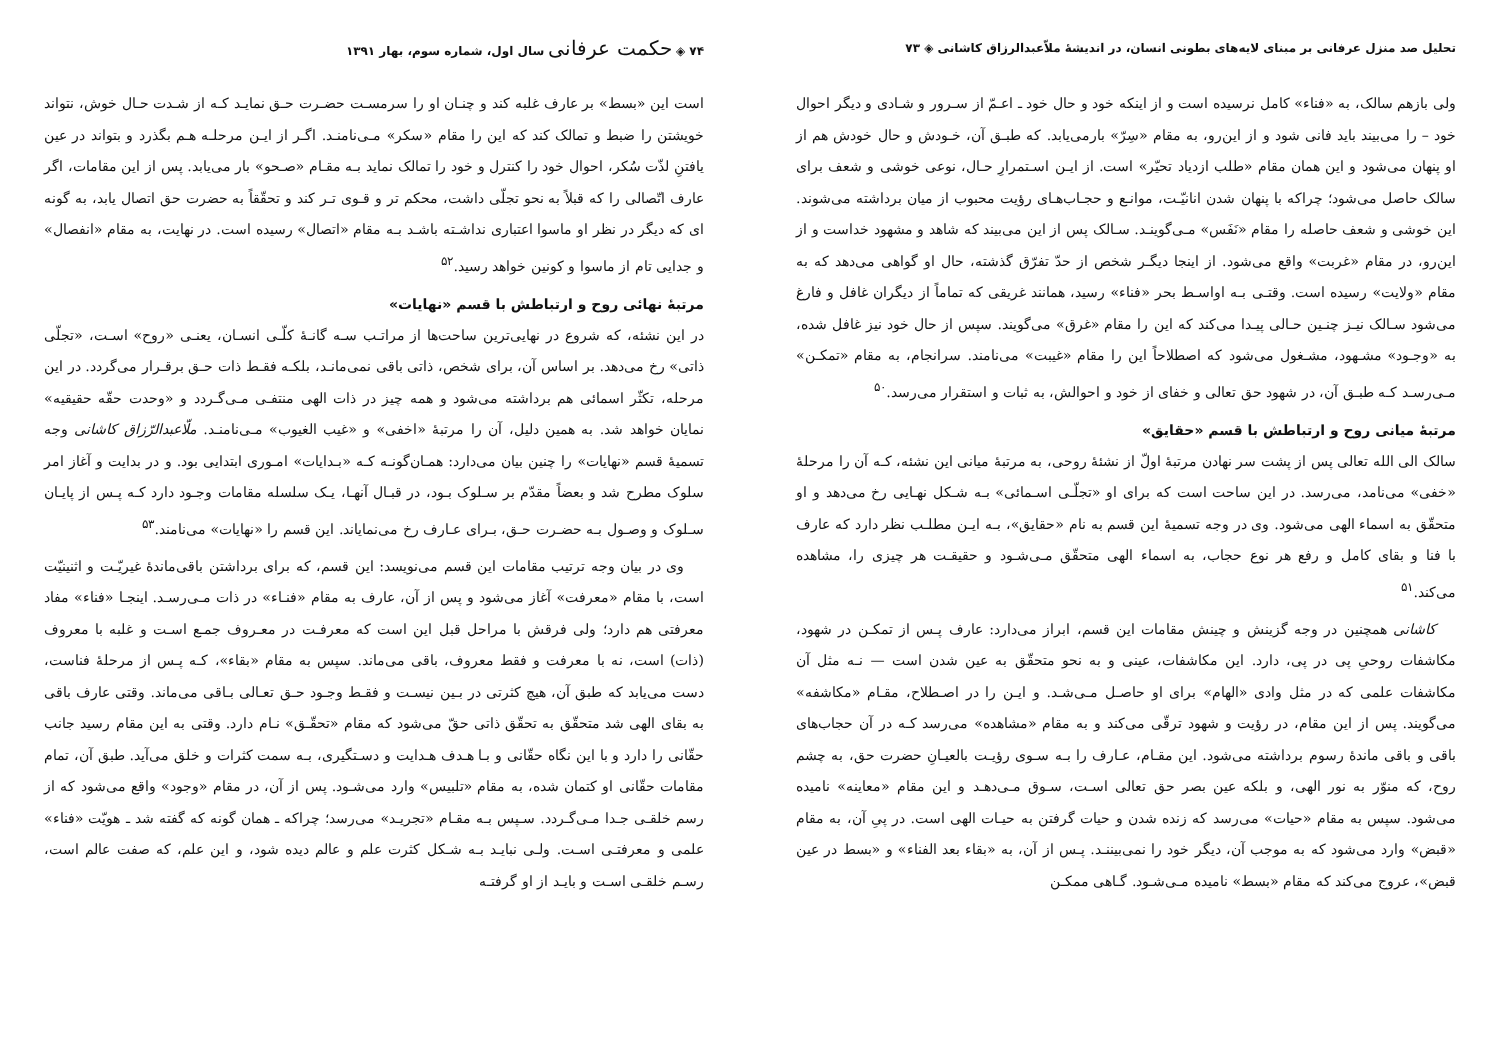تحلیل صد منزل عرفانی بر مبنای لایه‌های بطونی انسان، در اندیشهٔ ملاّعبدالرزاق کاشانی ◈ ۷۳
ولی بازهم سالک، به «فناء» کامل نرسیده است و از اینکه خود و حال خود ـ اعـمّ از سـرور و شـادی و دیگر احوال خود – را می‌بیند باید فانی شود و از این‌رو، به مقام «سِرّ» بارمی‌یابد. که طبـق آن، خـودش و حال خودش هم از او پنهان می‌شود و این همان مقام «طلب ازدیاد تحیّر» است. از ایـن اسـتمرارِ حـال، نوعی خوشی و شعف برای سالک حاصل می‌شود؛ چراکه با پنهان شدن انانیّـت، موانـع و حجـاب‌هـای رؤیت محبوب از میان برداشته می‌شوند. این خوشی و شعف حاصله را مقام «نَفَس» مـی‌گوینـد. سـالک پس از این می‌بیند که شاهد و مشهود خداست و از این‌رو، در مقام «غربت» واقع می‌شود. از اینجا دیگـر شخص از حدّ تفرّق گذشته، حال او گواهی می‌دهد که به مقام «ولایت» رسیده است. وقتـی بـه اواسـط بحر «فناء» رسید، همانند غریقی که تماماً از دیگران غافل و فارغ می‌شود سـالک نیـز چنـین حـالی پیـدا می‌کند که این را مقام «غرق» می‌گویند. سپس از حال خود نیز غافل شده، به «وجـود» مشـهود، مشـغول می‌شود که اصطلاحاً این را مقام «غیبت» می‌نامند. سرانجام، به مقام «تمکـن» مـی‌رسـد کـه طبـق آن، در شهود حق تعالی و خفای از خود و احوالش، به ثبات و استقرار می‌رسد.<sup>۵۰</sup>
مرتبهٔ میانی روح و ارتباطش با قسم «حقایق»
سالک الی الله تعالی پس از پشت سر نهادن مرتبهٔ اولّ از نشئهٔ روحی، به مرتبهٔ میانی این نشئه، کـه آن را مرحلهٔ «خفی» می‌نامد، می‌رسد. در این ساحت است که برای او «تجلّـی اسـمائی» بـه شـکل نهـایی رخ می‌دهد و او متحقّق به اسماء الهی می‌شود. وی در وجه تسمیهٔ این قسم به نام «حقایق»، بـه ایـن مطلـب نظر دارد که عارف با فنا و بقای کامل و رفع هر نوع حجاب، به اسماء الهی متحقّق مـی‌شـود و حقیقـت هر چیزی را، مشاهده می‌کند.<sup>۵۱</sup>
کاشانی همچنین در وجه گزینش و چینش مقامات این قسم، ابراز می‌دارد: عارف پـس از تمکـن در شهود، مکاشفات روحیِ پی در پی، دارد. این مکاشفات، عینی و به نحو متحقّق به عین شدن است — نـه مثل آن مکاشفات علمی که در مثل وادی «الهام» برای او حاصـل مـی‌شـد. و ایـن را در اصـطلاح، مقـام «مکاشفه» می‌گویند. پس از این مقام، در رؤیت و شهود ترقّی می‌کند و به مقام «مشاهده» می‌رسد کـه در آن حجاب‌های باقی و باقی ماندهٔ رسوم برداشته می‌شود. این مقـام، عـارف را بـه سـوی رؤیـت بالعیـانِ حضرت حق، به چشم روح، که منوّر به نور الهی، و بلکه عین بصر حق تعالی اسـت، سـوق مـی‌دهـد و این مقام «معاینه» نامیده می‌شود. سپس به مقام «حیات» می‌رسد که زنده شدن و حیات گرفتن به حیـات الهی است. در پیِ آن، به مقام «قبض» وارد می‌شود که به موجب آن، دیگر خود را نمی‌بیننـد. پـس از آن، به «بقاء بعد الفناء» و «بسط در عین قبض»، عروج می‌کند که مقام «بسط» نامیده مـی‌شـود. گـاهی ممکـن
۷۴ ◈ حکمت عرفانی سال اول، شماره سوم، بهار ۱۳۹۱
است این «بسط» بر عارف غلبه کند و چنـان او را سرمسـت حضـرت حـق نمایـد کـه از شـدت حـال خوش، نتواند خویشتن را ضبط و تمالک کند که این را مقام «سکر» مـی‌نامنـد. اگـر از ایـن مرحلـه هـم بگذرد و بتواند در عین یافتنِ لذّت سُکر، احوال خود را کنترل و خود را تمالک نماید بـه مقـام «صـحو» بار می‌یابد. پس از این مقامات، اگر عارف اتّصالی را که قبلاً به نحو تجلّی داشت، محکم تر و قـوی تـر کند و تحقّقاً به حضرت حق اتصال یابد، به گونه ای که دیگر در نظر او ماسوا اعتباری نداشـته باشـد بـه مقام «اتصال» رسیده است. در نهایت، به مقام «انفصال» و جدایی تام از ماسوا و کونین خواهد رسید.<sup>۵۲</sup>
مرتبهٔ نهائی روح و ارتباطش با قسم «نهایات»
در این نشئه، که شروع در نهایی‌ترین ساحت‌ها از مراتـب سـه گانـهٔ کلّـی انسـان، یعنـی «روح» اسـت، «تجلّی ذاتی» رخ می‌دهد. بر اساس آن، برای شخص، ذاتی باقی نمی‌مانـد، بلکـه فقـط ذات حـق برقـرار می‌گردد. در این مرحله، تکثّر اسمائی هم برداشته می‌شود و همه چیز در ذات الهی منتفـی مـی‌گـردد و «وحدت حقّه حقیقیه» نمایان خواهد شد. به همین دلیل، آن را مرتبهٔ «اخفی» و «غیب الغیوب» مـی‌نامنـد. ملّاعبدالرّزاق کاشانی وجه تسمیهٔ قسم «نهایات» را چنین بیان می‌دارد: همـان‌گونـه کـه «بـدایات» امـوری ابتدایی بود. و در بدایت و آغاز امر سلوک مطرح شد و بعضاً مقدّم بر سـلوک بـود، در قبـال آنهـا، یـک سلسله مقامات وجـود دارد کـه پـس از پایـان سـلوک و وصـول بـه حضـرت حـق، بـرای عـارف رخ می‌نمایاند. این قسم را «نهایات» می‌نامند.<sup>۵۳</sup>
وی در بیان وجه ترتیب مقامات این قسم می‌نویسد: این قسم، که برای برداشتن باقی‌ماندهٔ غیریّـت و اثنینیّت است، با مقام «معرفت» آغاز می‌شود و پس از آن، عارف به مقام «فنـاء» در ذات مـی‌رسـد. اینجـا «فناء» مفاد معرفتی هم دارد؛ ولی فرقش با مراحل قبل این است که معرفـت در معـروف جمـع اسـت و غلبه با معروف (ذات) است، نه با معرفت و فقط معروف، باقی می‌ماند. سپس به مقام «بقاء»، کـه پـس از مرحلهٔ فناست، دست می‌یابد که طبق آن، هیچ کثرتی در بـین نیسـت و فقـط وجـود حـق تعـالی بـاقی می‌ماند. وقتی عارف باقی به بقای الهی شد متحقّق به تحقّق ذاتی حقّ می‌شود که مقام «تحقّـق» نـام دارد. وقتی به این مقام رسید جانب حقّانی را دارد و با این نگاه حقّانی و بـا هـدف هـدایت و دسـتگیری، بـه سمت کثرات و خلق می‌آید. طبق آن، تمام مقامات حقّانی او کتمان شده، به مقام «تلبیس» وارد می‌شـود. پس از آن، در مقام «وجود» واقع می‌شود که از رسم خلقـی جـدا مـی‌گـردد. سـپس بـه مقـام «تجریـد» می‌رسد؛ چراکه ـ همان گونه که گفته شد ـ هویّت «فناء» علمی و معرفتـی اسـت. ولـی نبایـد بـه شـکل کثرت علم و عالم دیده شود، و این علم، که صفت عالم است، رسـم خلقـی اسـت و بایـد از او گرفتـه